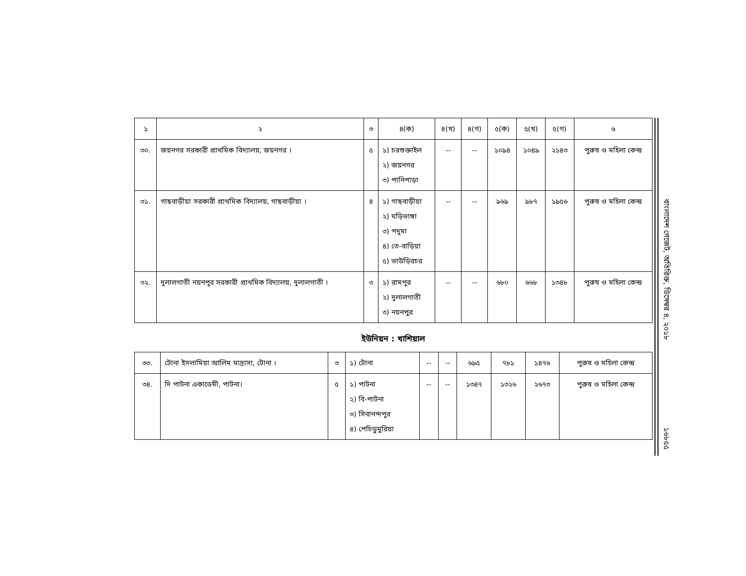| ১ | ২ | ৩ | ৪(ক) | ৪(খ) | ৪(গ) | ৫(ক) | ৫(খ) | ৫(গ) | ৬ |
| --- | --- | --- | --- | --- | --- | --- | --- | --- | --- |
| ৩০. | জয়নগর সরকারী প্রাথমিক বিদ্যালয়, জয়নগর । | ৫ | ১) চরশুক্তাইল ২) জয়নগর ৩) পানিপাড়া | -- | -- | ১০৯৪ | ১০৪৯ | ২১৪৩ | পুরুষ ও মহিলা কেন্দ্র |
| ৩১. | গাছবাড়ীয়া সরকারী প্রাথমিক বিদ্যালয়, গাছবাড়ীয়া । | ৪ | ১) গাছবাড়ীয়া ২) ঘড়িভাঙ্গা ৩) পদুমা ৪) তে-বাড়িয়া ৫) ভাউড়িরচর | -- | -- | ৯৬৯ | ৯৮৭ | ১৯৫৬ | পুরুষ ও মহিলা কেন্দ্র |
| ৩২. | দুলালগাতী নয়নপুর সরকারী প্রাথমিক বিদ্যালয়, দুলালগাতী । | ৩ | ১) রামপুর ২) দুলালগাতী ৩) নয়নপুর | -- | -- | ৬৮০ | ৬৬৮ | ১৩৪৮ | পুরুষ ও মহিলা কেন্দ্র |
ইউনিয়ন : খাশিয়াল
| ৩৩. | টোনা ইসলামিয়া আলিম মাদ্রাসা, টোনা । | ৩ | ১) টোনা | -- | -- | ৬৯৫ | ৭৮১ | ১৪৭৬ | পুরুষ ও মহিলা কেন্দ্র |
| ৩৪. | দি পাটনা একাডেমী, পাটনা। | ৫ | ১) পাটনা ২) বি-পাটনা ৩) সিবানন্দপুর ৪) পেচিডুমুরিয়া | -- | -- | ১৩৪৭ | ১৩২৬ | ২৬৭৩ | পুরুষ ও মহিলা কেন্দ্র |
বাংলাদেশ গেজেট, অতিরিক্ত, ডিসেম্বর ৪, ২০১৮
১৬৮৫৫